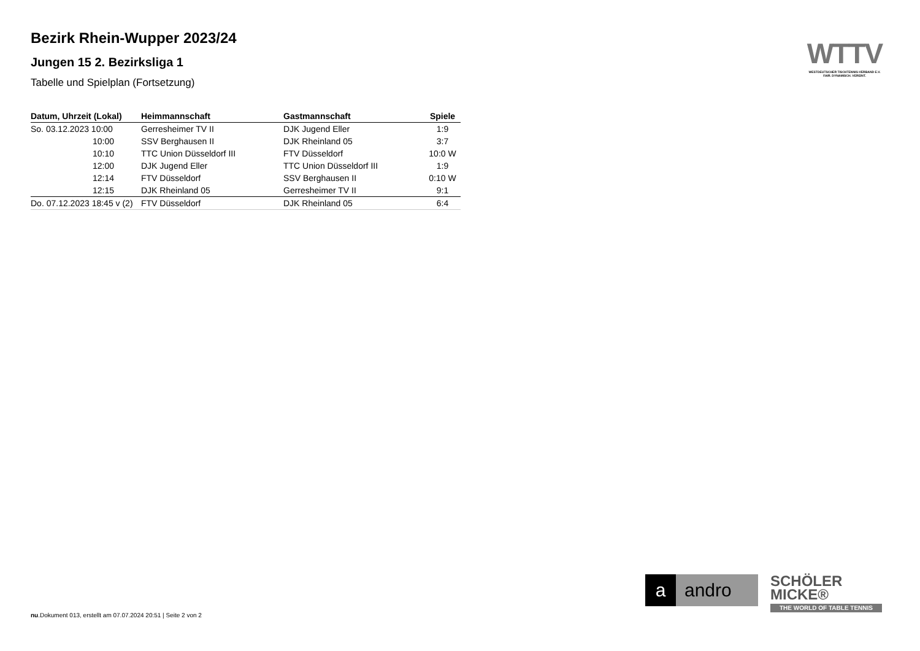WTTV
WESTDEUTSCHER TISCHTENNIS-VERBAND E.V.
FAIR. DYNAMISCH. VEREINT.
Bezirk Rhein-Wupper 2023/24
Jungen 15 2. Bezirksliga 1
Tabelle und Spielplan (Fortsetzung)
| Datum, Uhrzeit (Lokal) | Heimmannschaft | Gastmannschaft | Spiele |
| --- | --- | --- | --- |
| So. 03.12.2023 10:00 | Gerresheimer TV II | DJK Jugend Eller | 1:9 |
| 10:00 | SSV Berghausen II | DJK Rheinland 05 | 3:7 |
| 10:10 | TTC Union Düsseldorf III | FTV Düsseldorf | 10:0 W |
| 12:00 | DJK Jugend Eller | TTC Union Düsseldorf III | 1:9 |
| 12:14 | FTV Düsseldorf | SSV Berghausen II | 0:10 W |
| 12:15 | DJK Rheinland 05 | Gerresheimer TV II | 9:1 |
| Do. 07.12.2023 18:45 v (2) | FTV Düsseldorf | DJK Rheinland 05 | 6:4 |
a andro
SCHÖLER
MICKE®
THE WORLD OF TABLE TENNIS
nu.Dokument 013, erstellt am 07.07.2024 20:51 | Seite 2 von 2